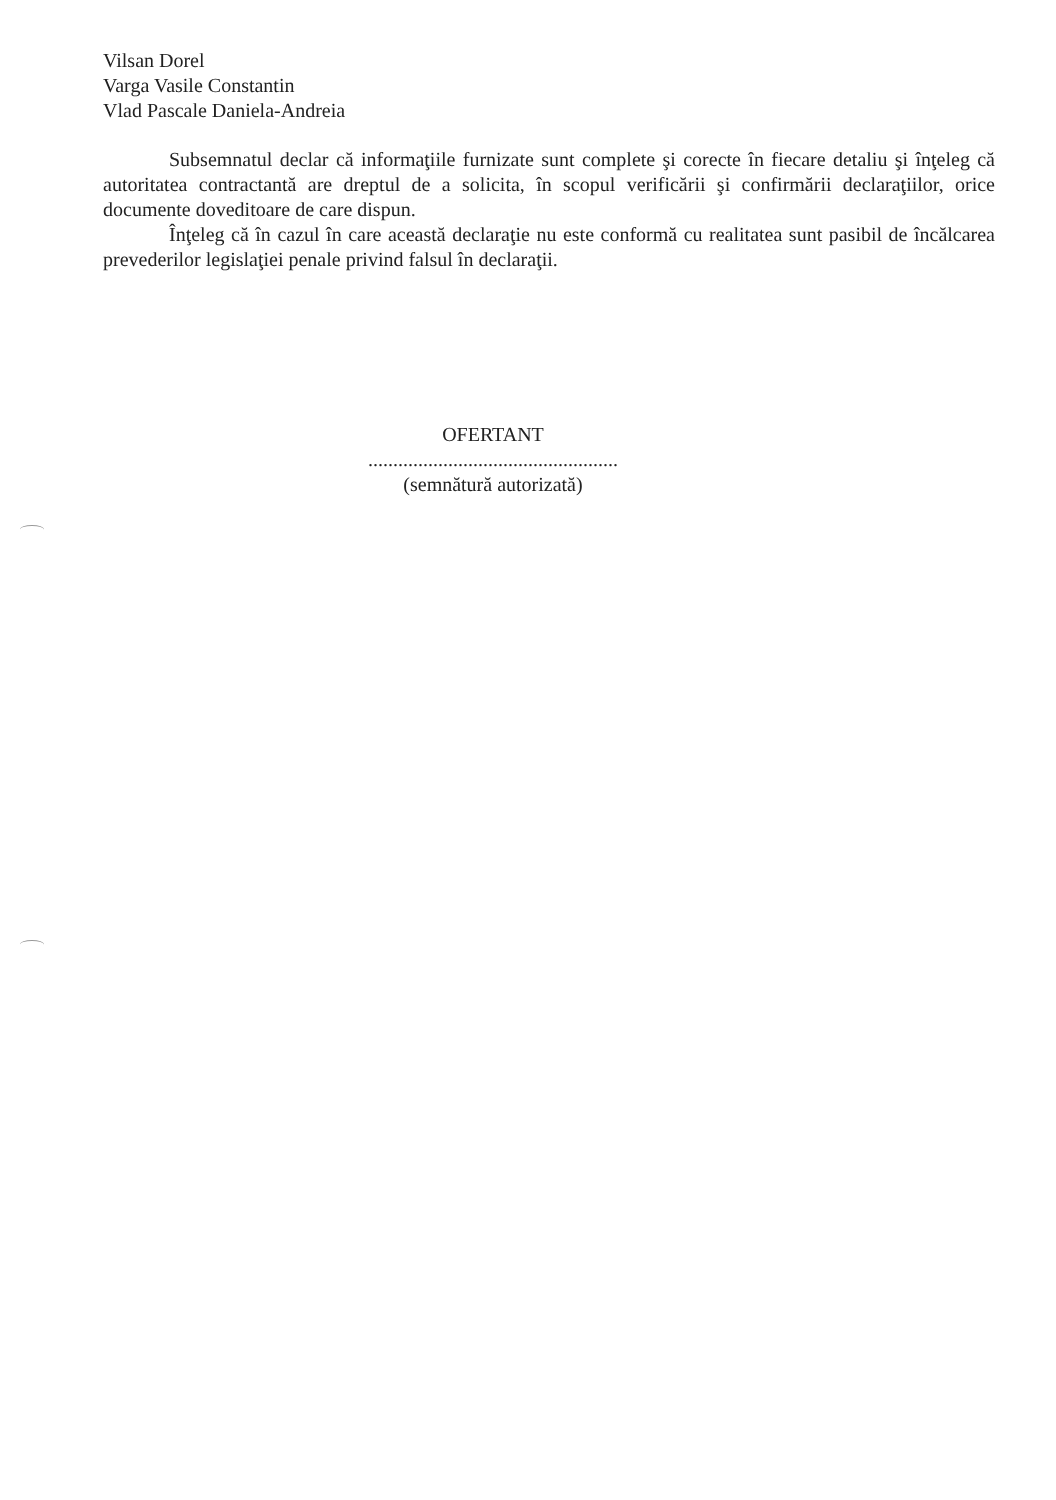Vilsan Dorel
Varga Vasile Constantin
Vlad Pascale Daniela-Andreia
Subsemnatul declar că informaţiile furnizate sunt complete şi corecte în fiecare detaliu şi înţeleg că autoritatea contractantă are dreptul de a solicita, în scopul verificării şi confirmării declaraţiilor, orice documente doveditoare de care dispun.
Înţeleg că în cazul în care această declaraţie nu este conformă cu realitatea sunt pasibil de încălcarea prevederilor legislaţiei penale privind falsul în declaraţii.
OFERTANT
..................................................
(semnătură autorizată)